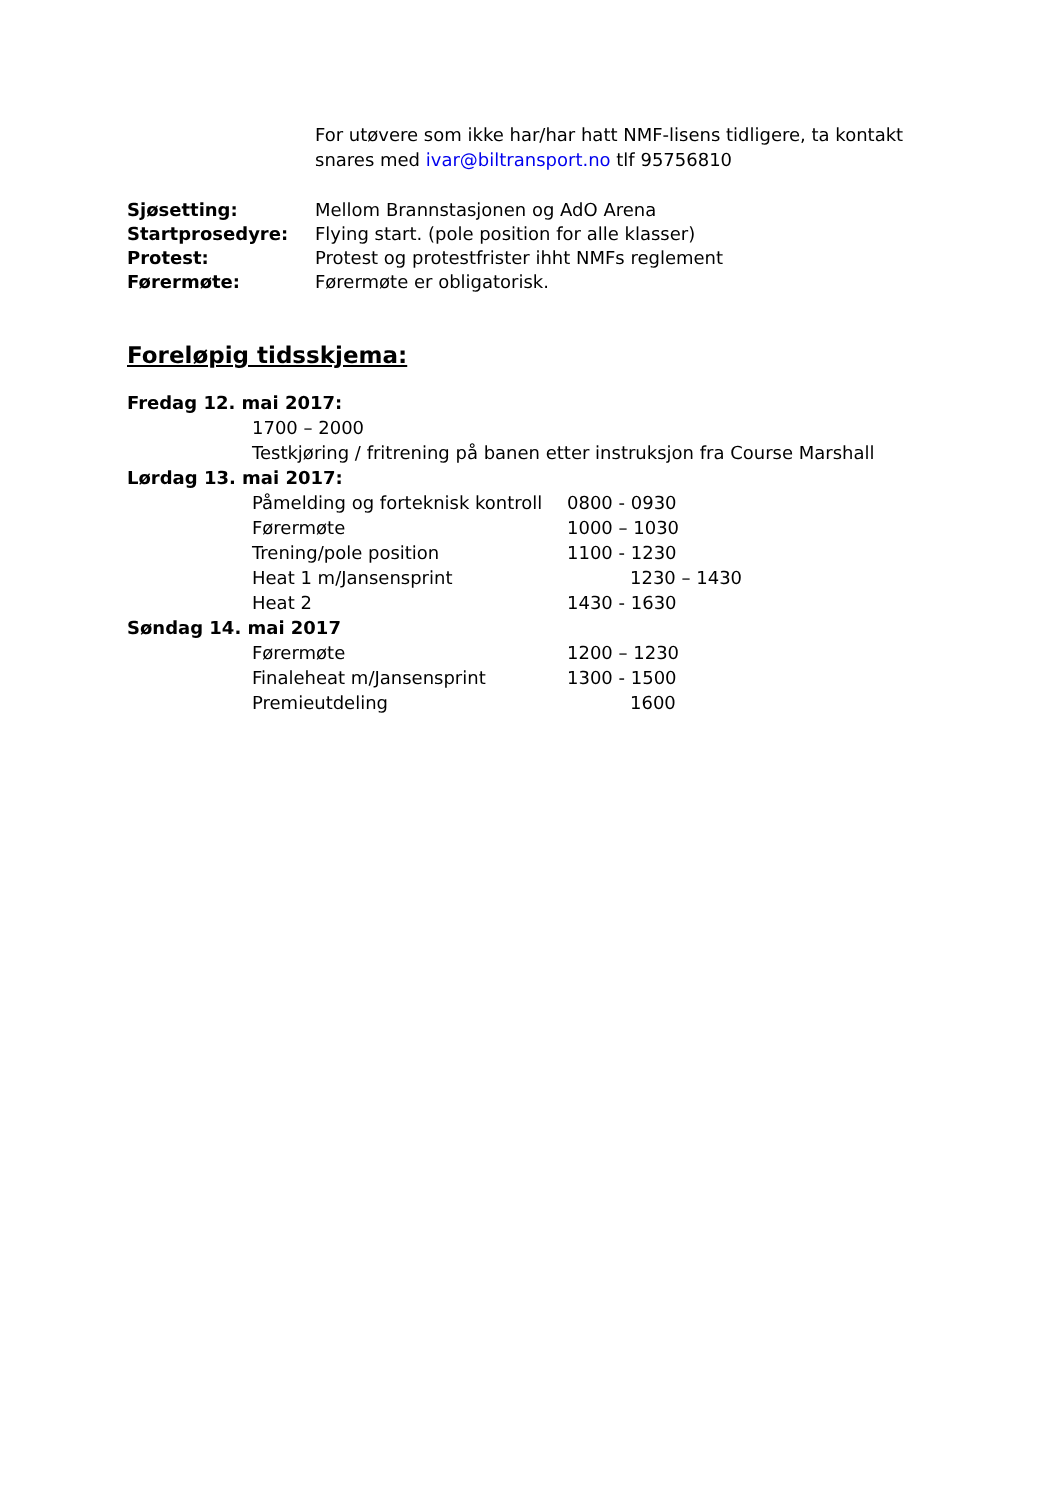For utøvere som ikke har/har hatt NMF-lisens tidligere, ta kontakt snares med ivar@biltransport.no tlf 95756810
Sjøsetting: Mellom Brannstasjonen og AdO Arena
Startprosedyre: Flying start. (pole position for alle klasser)
Protest: Protest og protestfrister ihht NMFs reglement
Førermøte: Førermøte er obligatorisk.
Foreløpig tidsskjema:
Fredag 12. mai 2017:
1700 – 2000
Testkjøring / fritrening på banen etter instruksjon fra Course Marshall
Lørdag 13. mai 2017:
Påmelding og forteknisk kontroll 0800 - 0930
Førermøte 1000 – 1030
Trening/pole position 1100 - 1230
Heat 1 m/Jansensprint 1230 – 1430
Heat 2 1430 - 1630
Søndag 14. mai 2017
Førermøte 1200 – 1230
Finaleheat m/Jansensprint 1300 - 1500
Premieutdeling 1600